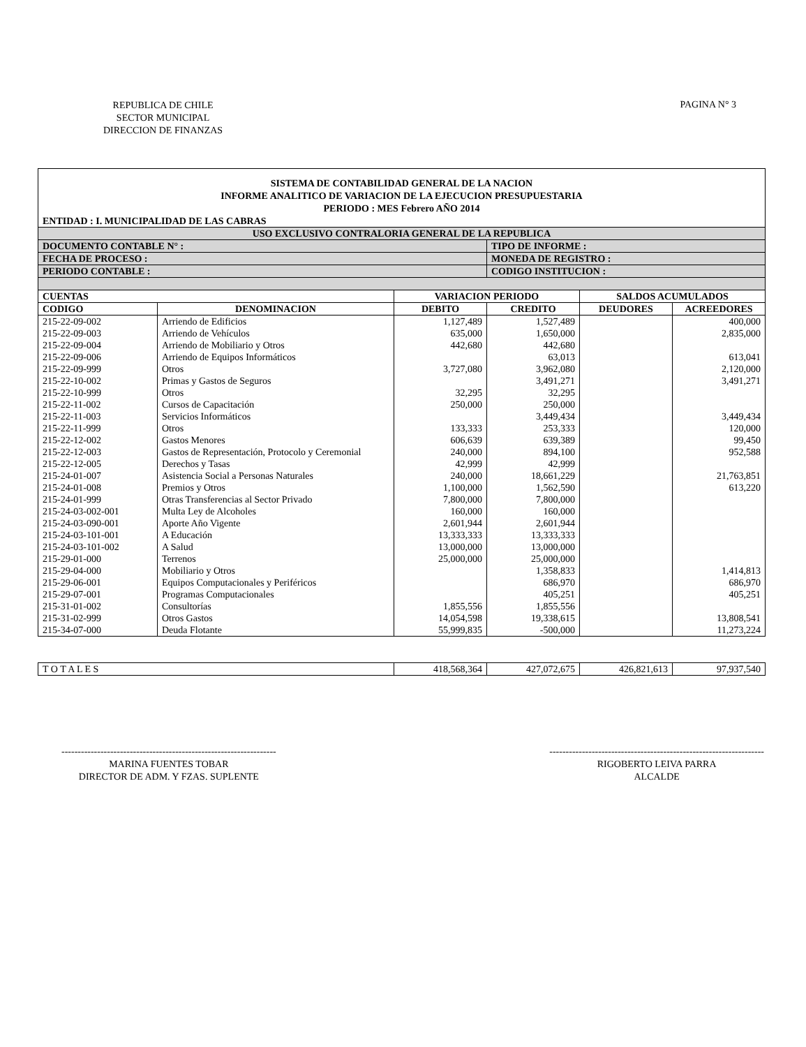REPUBLICA DE CHILE
SECTOR MUNICIPAL
DIRECCION DE FINANZAS
PAGINA N° 3
SISTEMA DE CONTABILIDAD GENERAL DE LA NACION
INFORME ANALITICO DE VARIACION DE LA EJECUCION PRESUPUESTARIA
PERIODO : MES Febrero AÑO 2014
ENTIDAD : I. MUNICIPALIDAD DE LAS CABRAS
| USO EXCLUSIVO CONTRALORIA GENERAL DE LA REPUBLICA | | | | | |
| --- | --- | --- | --- | --- | --- |
| DOCUMENTO CONTABLE N° : | | | TIPO DE INFORME : | | |
| FECHA DE PROCESO : | | | MONEDA DE REGISTRO : | | |
| PERIODO CONTABLE : | | | CODIGO INSTITUCION : | | |
| CUENTAS | | VARIACION PERIODO | | SALDOS ACUMULADOS | |
| CODIGO | DENOMINACION | DEBITO | CREDITO | DEUDORES | ACREEDORES |
| 215-22-09-002 | Arriendo de Edificios | 1,127,489 | 1,527,489 | | 400,000 |
| 215-22-09-003 | Arriendo de Vehículos | 635,000 | 1,650,000 | | 2,835,000 |
| 215-22-09-004 | Arriendo de Mobiliario y Otros | 442,680 | 442,680 | | |
| 215-22-09-006 | Arriendo de Equipos Informáticos | | 63,013 | | 613,041 |
| 215-22-09-999 | Otros | 3,727,080 | 3,962,080 | | 2,120,000 |
| 215-22-10-002 | Primas y Gastos de Seguros | | 3,491,271 | | 3,491,271 |
| 215-22-10-999 | Otros | 32,295 | 32,295 | | |
| 215-22-11-002 | Cursos de Capacitación | 250,000 | 250,000 | | |
| 215-22-11-003 | Servicios Informáticos | | 3,449,434 | | 3,449,434 |
| 215-22-11-999 | Otros | 133,333 | 253,333 | | 120,000 |
| 215-22-12-002 | Gastos Menores | 606,639 | 639,389 | | 99,450 |
| 215-22-12-003 | Gastos de Representación, Protocolo y Ceremonial | 240,000 | 894,100 | | 952,588 |
| 215-22-12-005 | Derechos y Tasas | 42,999 | 42,999 | | |
| 215-24-01-007 | Asistencia Social a Personas Naturales | 240,000 | 18,661,229 | | 21,763,851 |
| 215-24-01-008 | Premios y Otros | 1,100,000 | 1,562,590 | | 613,220 |
| 215-24-01-999 | Otras Transferencias al Sector Privado | 7,800,000 | 7,800,000 | | |
| 215-24-03-002-001 | Multa Ley de Alcoholes | 160,000 | 160,000 | | |
| 215-24-03-090-001 | Aporte Año Vigente | 2,601,944 | 2,601,944 | | |
| 215-24-03-101-001 | A Educación | 13,333,333 | 13,333,333 | | |
| 215-24-03-101-002 | A Salud | 13,000,000 | 13,000,000 | | |
| 215-29-01-000 | Terrenos | 25,000,000 | 25,000,000 | | |
| 215-29-04-000 | Mobiliario y Otros | | 1,358,833 | | 1,414,813 |
| 215-29-06-001 | Equipos Computacionales y Periféricos | | 686,970 | | 686,970 |
| 215-29-07-001 | Programas Computacionales | | 405,251 | | 405,251 |
| 215-31-01-002 | Consultorías | 1,855,556 | 1,855,556 | | |
| 215-31-02-999 | Otros Gastos | 14,054,598 | 19,338,615 | | 13,808,541 |
| 215-34-07-000 | Deuda Flotante | 55,999,835 | -500,000 | | 11,273,224 |
| T O T A L E S | 418,568,364 | 427,072,675 | 426,821,613 | 97,937,540 |
------------------------------------------------------------------
MARINA FUENTES TOBAR
DIRECTOR DE ADM. Y FZAS. SUPLENTE
------------------------------------------------------------------
RIGOBERTO LEIVA PARRA
ALCALDE